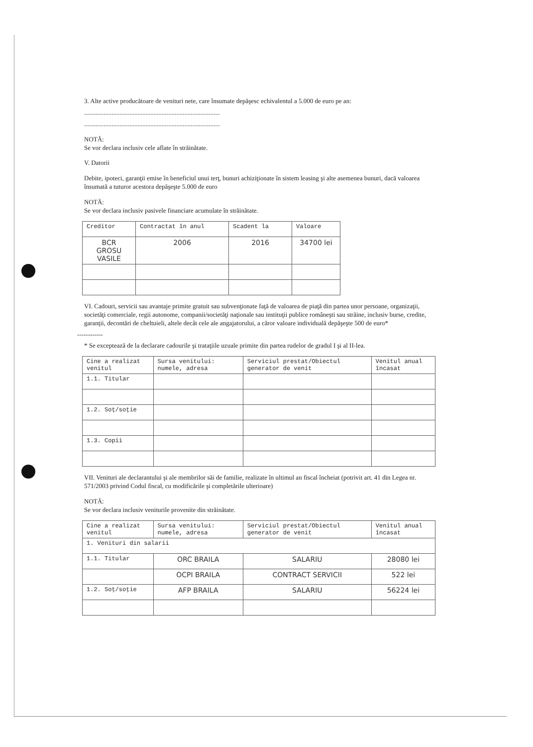3. Alte active producătoare de venituri nete, care însumate depăşesc echivalentul a 5.000 de euro pe an:
....................................................................................
....................................................................................
NOTĂ:
Se vor declara inclusiv cele aflate în străinătate.
V. Datorii
Debite, ipoteci, garanţii emise în beneficiul unui terţ, bunuri achiziţionate în sistem leasing şi alte asemenea bunuri, dacă valoarea însumată a tuturor acestora depăşeşte 5.000 de euro
NOTĂ:
Se vor declara inclusiv pasivele financiare acumulate în străinătate.
| Creditor | Contractat în anul | Scadent la | Valoare |
| --- | --- | --- | --- |
| BCR GROSU VASILE | 2006 | 2016 | 34700 lei |
VI. Cadouri, servicii sau avantaje primite gratuit sau subvenţionate faţă de valoarea de piaţă din partea unor persoane, organizaţii, societăţi comerciale, regii autonome, companii/societăţi naţionale sau instituţii publice româneşti sau străine, inclusiv burse, credite, garanţii, decontări de cheltuieli, altele decât cele ale angajatorului, a căror valoare individuală depăşeşte 500 de euro*
------------
* Se exceptează de la declarare cadourile şi trataţiile uzuale primite din partea rudelor de gradul I şi al II-lea.
| Cine a realizat venitul | Sursa venitului: numele, adresa | Serviciul prestat/Obiectul generator de venit | Venitul anual încasat |
| --- | --- | --- | --- |
| 1.1. Titular | | | |
| 1.2. Soţ/soţie | | | |
| 1.3. Copii | | | |
VII. Venituri ale declarantului şi ale membrilor săi de familie, realizate în ultimul an fiscal încheiat (potrivit art. 41 din Legea nr. 571/2003 privind Codul fiscal, cu modificările şi completările ulterioare)
NOTĂ:
Se vor declara inclusiv veniturile provenite din străinătate.
| Cine a realizat venitul | Sursa venitului: numele, adresa | Serviciul prestat/Obiectul generator de venit | Venitul anual încasat |
| --- | --- | --- | --- |
| 1. Venituri din salarii | | | |
| 1.1. Titular | ORC BRAILA | SALARIU | 28080 lei |
| | OCPI BRAILA | CONTRACT SERVICII | 522 lei |
| 1.2. Soţ/soţie | AFP BRAILA | SALARIU | 56224 lei |